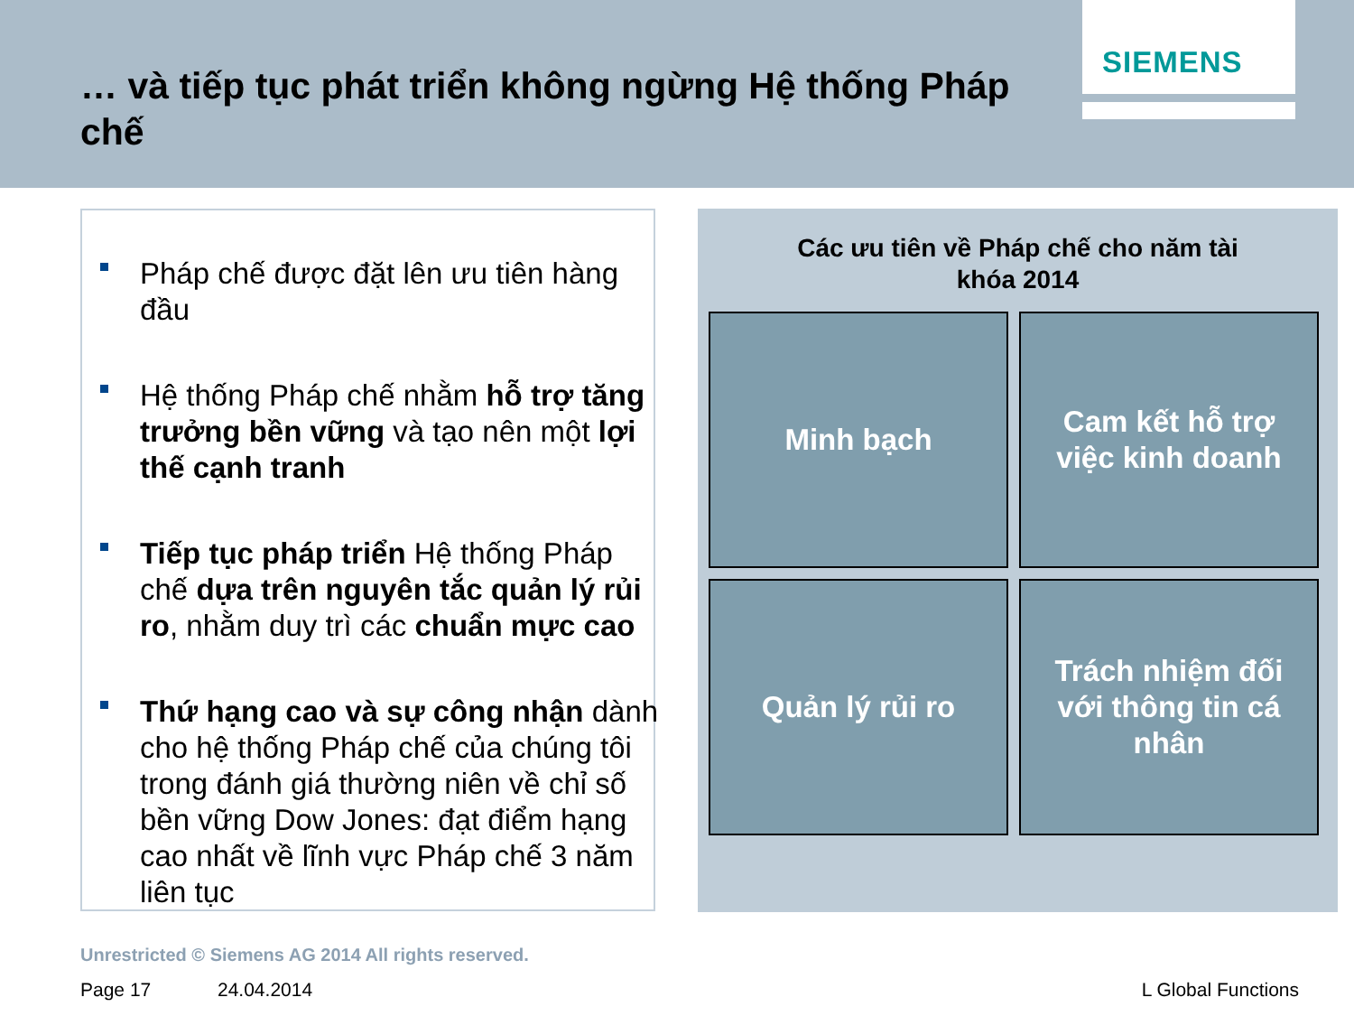… và tiếp tục phát triển không ngừng Hệ thống Pháp chế
SIEMENS
■
Pháp chế được đặt lên ưu tiên hàng đầu
■
Hệ thống Pháp chế nhằm hỗ trợ tăng trưởng bền vững và tạo nên một lợi thế cạnh tranh
■
Tiếp tục pháp triển Hệ thống Pháp chế dựa trên nguyên tắc quản lý rủi ro, nhằm duy trì các chuẩn mực cao
■
Thứ hạng cao và sự công nhận dành cho hệ thống Pháp chế của chúng tôi trong đánh giá thường niên về chỉ số bền vững Dow Jones: đạt điểm hạng cao nhất về lĩnh vực Pháp chế 3 năm liên tục
Các ưu tiên về Pháp chế cho năm tài
khóa 2014
Minh bạch
Cam kết hỗ trợ việc kinh doanh
Quản lý rủi ro
Trách nhiệm đối với thông tin cá nhân
Unrestricted © Siemens AG 2014 All rights reserved.
Page 17 24.04.2014 L Global Functions